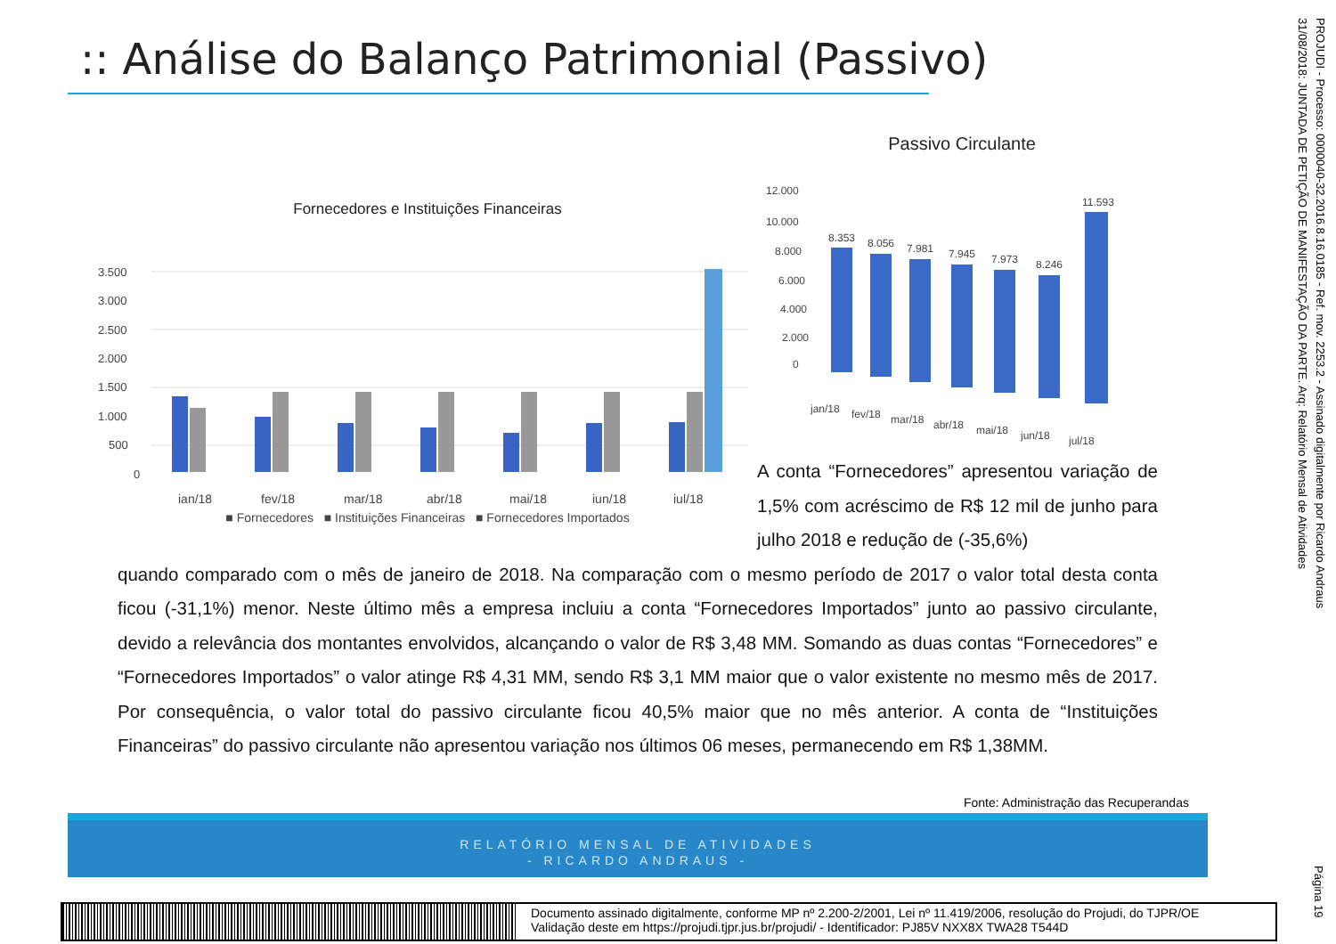:: Análise do Balanço Patrimonial (Passivo)
Fornecedores e Instituições Financeiras
3.500
3.000
2.500
2.000
1.500
1.000
500
0
jan/18
fev/18
mar/18
abr/18
mai/18
jun/18
jul/18
■ Fornecedores ■ Instituições Financeiras ■ Fornecedores Importados
Passivo Circulante
12.000
10.000
8.000
6.000
4.000
2.000
0
8.353
8.056
7.981
7.945
7.973
8.246
11.593
jan/18
fev/18
mar/18
abr/18
mai/18
jun/18
jul/18
A conta “Fornecedores” apresentou variação de 1,5% com acréscimo de R$ 12 mil de junho para julho 2018 e redução de (-35,6%)
quando comparado com o mês de janeiro de 2018. Na comparação com o mesmo período de 2017 o valor total desta conta ficou (-31,1%) menor. Neste último mês a empresa incluiu a conta “Fornecedores Importados” junto ao passivo circulante, devido a relevância dos montantes envolvidos, alcançando o valor de R$ 3,48 MM. Somando as duas contas “Fornecedores” e “Fornecedores Importados” o valor atinge R$ 4,31 MM, sendo R$ 3,1 MM maior que o valor existente no mesmo mês de 2017. Por consequência, o valor total do passivo circulante ficou 40,5% maior que no mês anterior. A conta de “Instituições Financeiras” do passivo circulante não apresentou variação nos últimos 06 meses, permanecendo em R$ 1,38MM.
Fonte: Administração das Recuperandas
RELATÓRIO MENSAL DE ATIVIDADES
- RICARDO ANDRAUS -
Documento assinado digitalmente, conforme MP nº 2.200-2/2001, Lei nº 11.419/2006, resolução do Projudi, do TJPR/OE
Validação deste em https://projudi.tjpr.jus.br/projudi/ - Identificador: PJ85V NXX8X TWA28 T544D
PROJUDI - Processo: 0000040-32.2016.8.16.0185 - Ref. mov. 2253.2 - Assinado digitalmente por Ricardo Andraus
31/08/2018: JUNTADA DE PETIÇÃO DE MANIFESTAÇÃO DA PARTE. Arq: Relatório Mensal de Atividades
Página 19